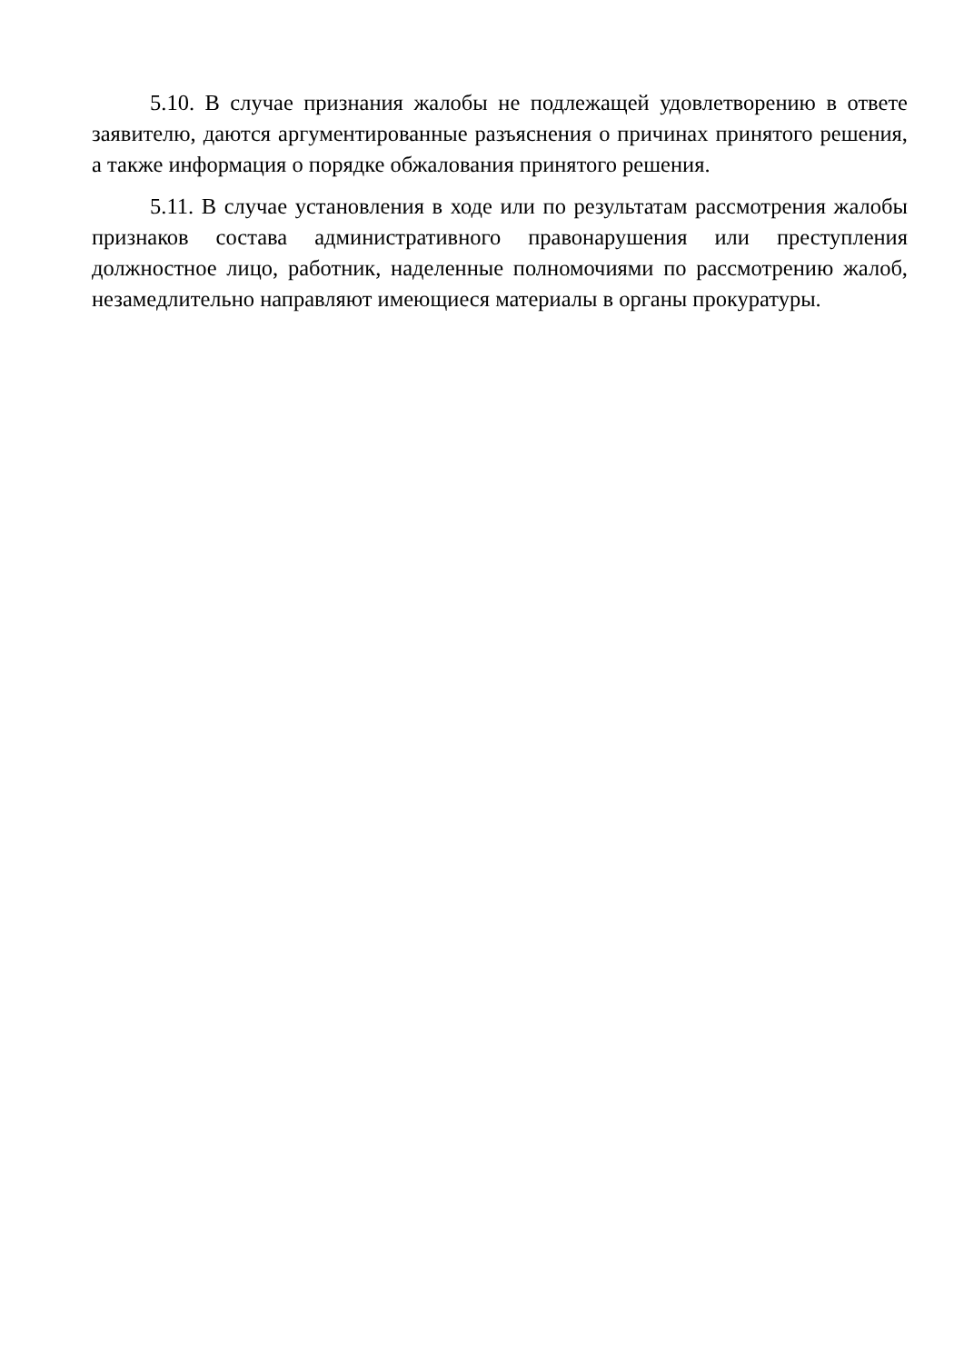5.10. В случае признания жалобы не подлежащей удовлетворению в ответе заявителю, даются аргументированные разъяснения о причинах принятого решения, а также информация о порядке обжалования принятого решения.
5.11. В случае установления в ходе или по результатам рассмотрения жалобы признаков состава административного правонарушения или преступления должностное лицо, работник, наделенные полномочиями по рассмотрению жалоб, незамедлительно направляют имеющиеся материалы в органы прокуратуры.